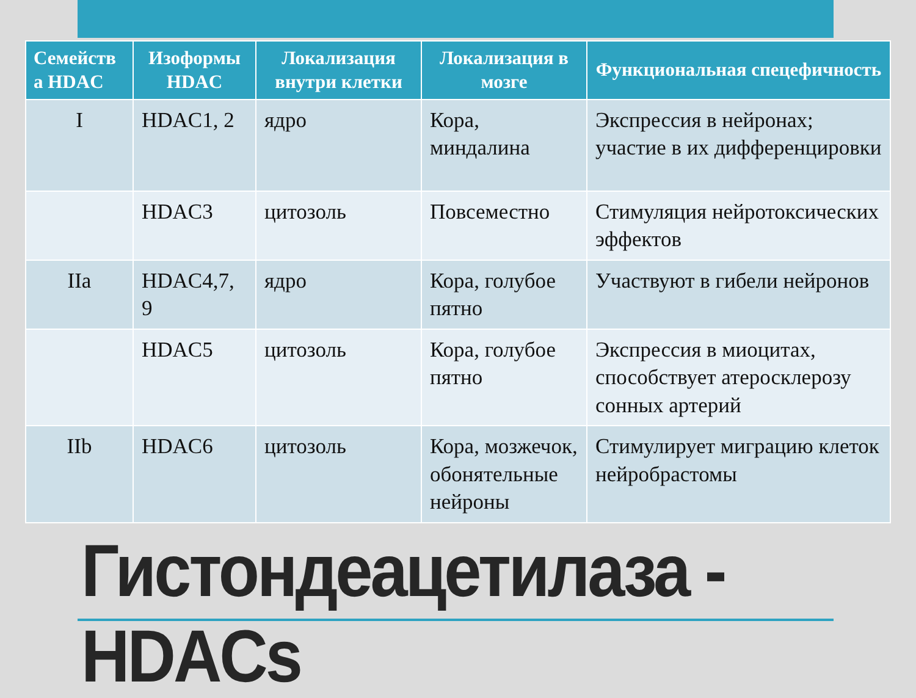| Семейств а HDAC | Изоформы HDAC | Локализация внутри клетки | Локализация в мозге | Функциональная спецефичность |
| --- | --- | --- | --- | --- |
| I | HDAC1, 2 | ядро | Кора, миндалина | Экспрессия в нейронах; участие в их дифференцировки |
| | HDAC3 | цитозоль | Повсеместно | Стимуляция нейротоксических эффектов |
| IIa | HDAC4,7, 9 | ядро | Кора, голубое пятно | Участвуют в гибели нейронов |
| | HDAC5 | цитозоль | Кора, голубое пятно | Экспрессия в миоцитах, способствует атеросклерозу сонных артерий |
| IIb | HDAC6 | цитозоль | Кора, мозжечок, обонятельные нейроны | Стимулирует миграцию клеток нейробрастомы |
Гистондеацетилаза - HDACs